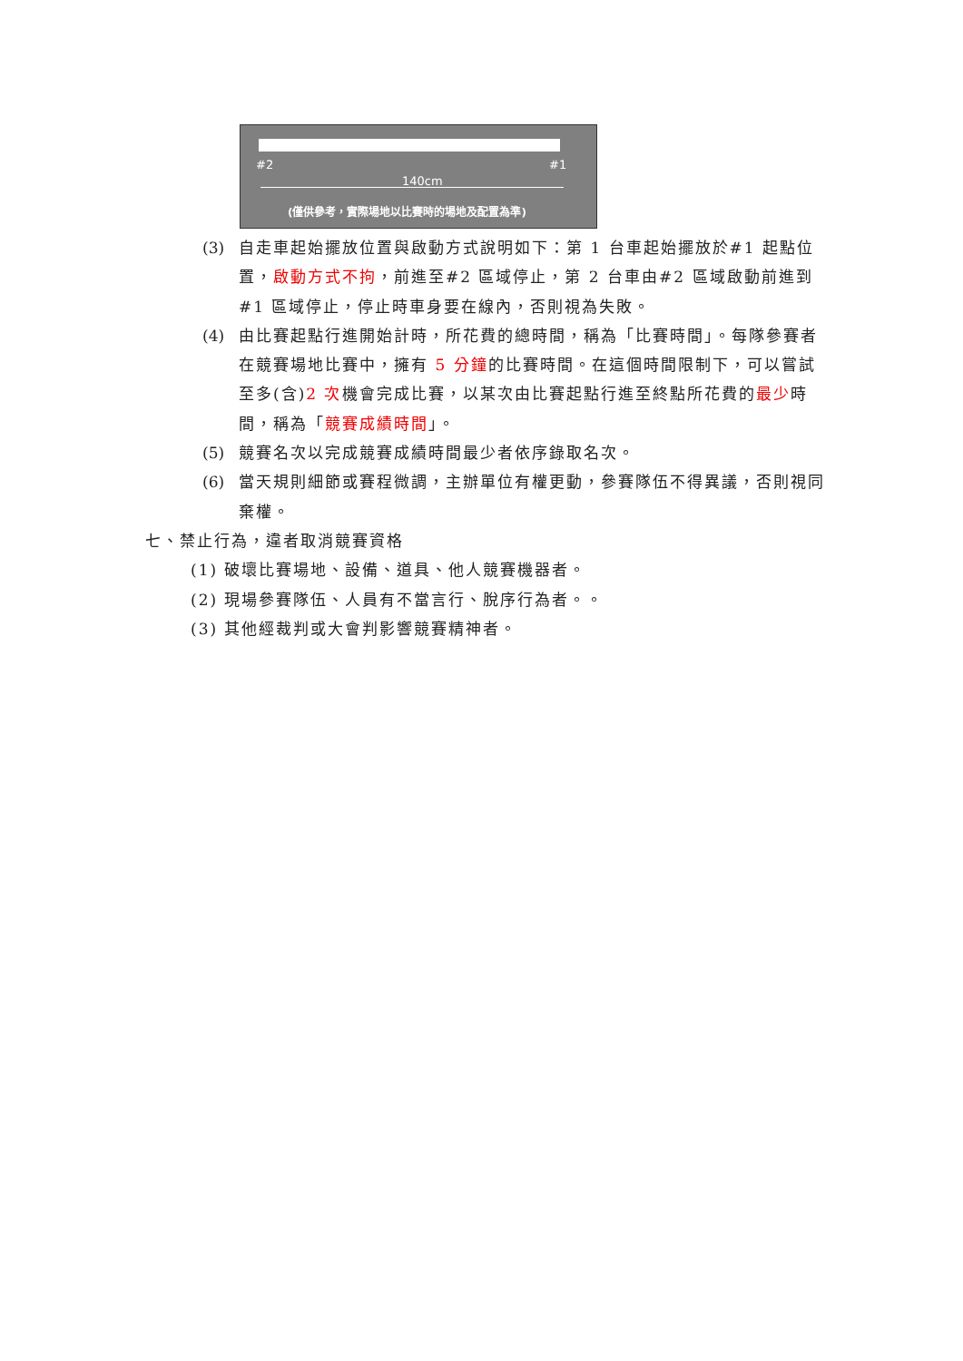#2 #1
140cm
(僅供參考，實際場地以比賽時的場地及配置為準)
(3) 自走車起始擺放位置與啟動方式說明如下：第 1 台車起始擺放於#1 起點位置，啟動方式不拘，前進至#2 區域停止，第 2 台車由#2 區域啟動前進到#1 區域停止，停止時車身要在線內，否則視為失敗。
(4) 由比賽起點行進開始計時，所花費的總時間，稱為「比賽時間」。每隊參賽者在競賽場地比賽中，擁有 5 分鐘的比賽時間。在這個時間限制下，可以嘗試至多(含)2 次機會完成比賽，以某次由比賽起點行進至終點所花費的最少時間，稱為「競賽成績時間」。
(5) 競賽名次以完成競賽成績時間最少者依序錄取名次。
(6) 當天規則細節或賽程微調，主辦單位有權更動，參賽隊伍不得異議，否則視同棄權。
七、禁止行為，違者取消競賽資格
(1) 破壞比賽場地、設備、道具、他人競賽機器者。
(2) 現場參賽隊伍、人員有不當言行、脫序行為者。。
(3) 其他經裁判或大會判影響競賽精神者。